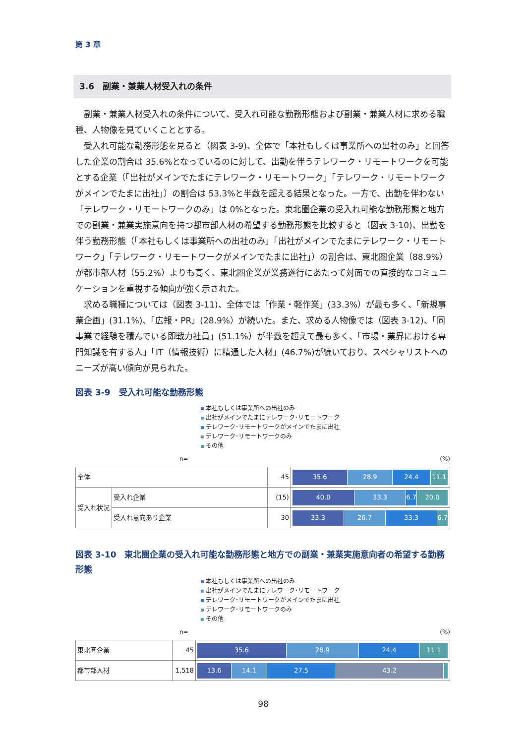第 3 章
3.6　副業・兼業人材受入れの条件
副業・兼業人材受入れの条件について、受入れ可能な勤務形態および副業・兼業人材に求める職種、人物像を見ていくこととする。
受入れ可能な勤務形態を見ると（図表 3-9)、全体で「本社もしくは事業所への出社のみ」と回答した企業の割合は 35.6%となっているのに対して、出勤を伴うテレワーク・リモートワークを可能とする企業（「出社がメインでたまにテレワーク・リモートワーク」「テレワーク・リモートワークがメインでたまに出社」）の割合は 53.3%と半数を超える結果となった。一方で、出勤を伴わない「テレワーク・リモートワークのみ」は 0%となった。東北圏企業の受入れ可能な勤務形態と地方での副業・兼業実施意向を持つ都市部人材の希望する勤務形態を比較すると（図表 3-10)、出勤を伴う勤務形態（「本社もしくは事業所への出社のみ」「出社がメインでたまにテレワーク・リモートワーク」「テレワーク・リモートワークがメインでたまに出社」）の割合は、東北圏企業（88.9%）が都市部人材（55.2%）よりも高く、東北圏企業が業務遂行にあたって対面での直接的なコミュニケーションを重視する傾向が強く示された。
求める職種については（図表 3-11)、全体では「作業・軽作業」(33.3%）が最も多く、「新規事業企画」(31.1%)、「広報・PR」(28.9%）が続いた。また、求める人物像では（図表 3-12)、「同事業で経験を積んでいる即戦力社員」(51.1%）が半数を超えて最も多く、「市場・業界における専門知識を有する人」「IT（情報技術）に精通した人材」(46.7%)が続いており、スペシャリストへのニーズが高い傾向が見られた。
図表 3-9　受入れ可能な勤務形態
本社もしくは事業所への出社のみ
出社がメインでたまにテレワーク･リモートワーク
テレワーク･リモートワークがメインでたまに出社
テレワーク･リモートワークのみ
その他
n= (%)
| 全体 | | 45 | 35.6 28.9 24.4 11.1 |
| 受入れ状況 | 受入れ企業 | (15) | 40.0 33.3 6.7 20.0 |
| | 受入れ意向あり企業 | 30 | 33.3 26.7 33.3 6.7 |
図表 3-10　東北圏企業の受入れ可能な勤務形態と地方での副業・兼業実施意向者の希望する勤務形態
本社もしくは事業所への出社のみ
出社がメインでたまにテレワーク･リモートワーク
テレワーク･リモートワークがメインでたまに出社
テレワーク･リモートワークのみ
その他
n= (%)
| 東北圏企業 | 45 | 35.6 28.9 24.4 11.1 |
| 都市部人材 | 1,518 | 13.6 14.1 27.5 43.2 |
98